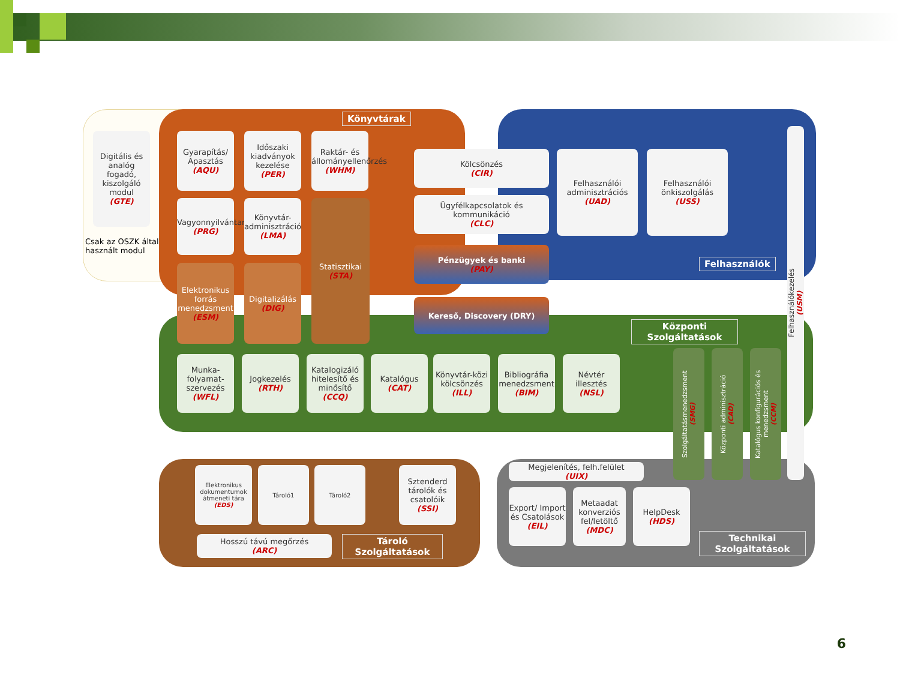Digitális és analóg fogadó, kiszolgáló modul
(GTE)
Csak az OSZK által
használt modul
Könyvtárak
Gyarapítás/ Apasztás
(AQU)
Időszaki kiadványok kezelése
(PER)
Raktár- és állományellenőrzés
(WHM)
Vagyonnyilvántartás
(PRG)
Könyvtár-adminisztráció
(LMA)
Elektronikus forrás menedzsment
(ESM)
Digitalizálás
(DIG)
Statisztikai
(STA)
Kölcsönzés
(CIR)
Ügyfélkapcsolatok és kommunikáció
(CLC)
Felhasználói adminisztrációs
(UAD)
Felhasználói önkiszolgálás
(USS)
Pénzügyek és banki
(PAY)
Kereső, Discovery (DRY)
Felhasználók
Felhasználókezelés
(USM)
Központi Szolgáltatások
Munka-folyamat-szervezés
(WFL)
Jogkezelés
(RTH)
Katalogizáló hitelesítő és minősítő
(CCQ)
Katalógus
(CAT)
Könyvtár-közi kölcsönzés
(ILL)
Bibliográfia menedzsment
(BIM)
Névtér illesztés
(NSL)
Szolgáltatásmenedzsment
(SMG)
Központi adminisztráció
(CAD)
Katalógus konfigurációs és menedzsment
(CCM)
Elektronikus dokumentumok átmeneti tára
(EDS)
Tároló1 Tároló2
Sztenderd tárolók és csatolóik
(SSI)
Hosszú távú megőrzés
(ARC)
Tároló Szolgáltatások
Megjelenítés, felh.felület
(UIX)
Export/ Import és Csatolások
(EIL)
Metaadat konverziós fel/letöltő
(MDC)
HelpDesk
(HDS)
Technikai Szolgáltatások
6